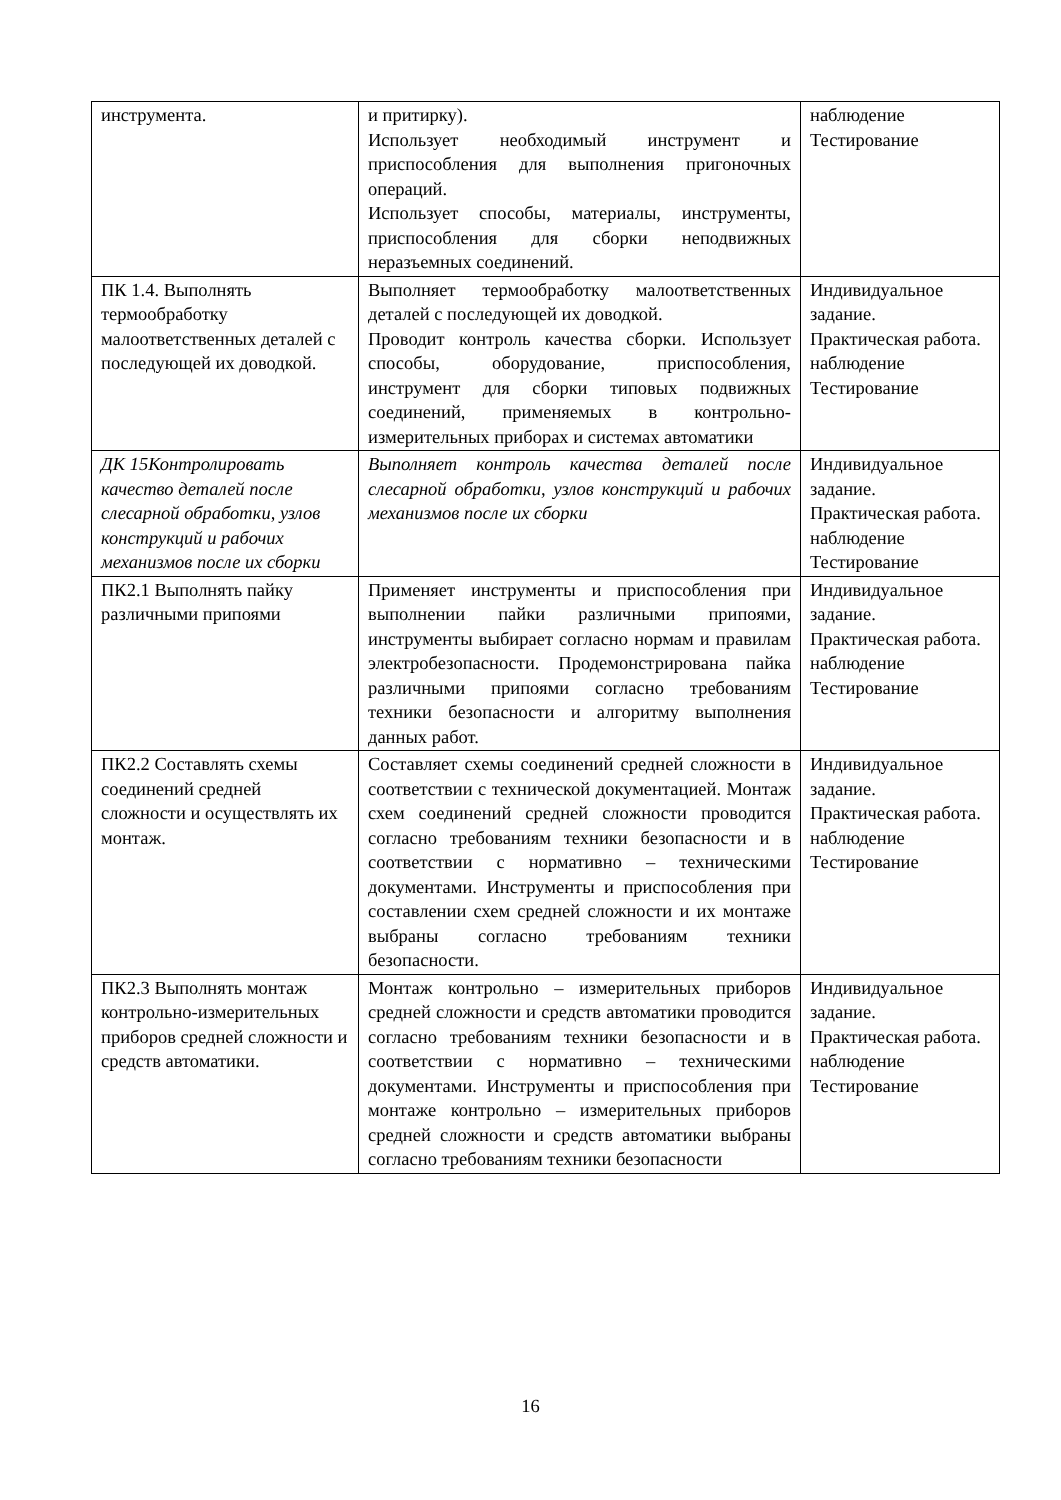| инструмента. | и притирку). Использует необходимый инструмент и приспособления для выполнения пригоночных операций. Использует способы, материалы, инструменты, приспособления для сборки неподвижных неразъемных соединений. | наблюдение Тестирование |
| ПК 1.4. Выполнять термообработку малоответственных деталей с последующей их доводкой. | Выполняет термообработку малоответственных деталей с последующей их доводкой. Проводит контроль качества сборки. Использует способы, оборудование, приспособления, инструмент для сборки типовых подвижных соединений, применяемых в контрольно-измерительных приборах и системах автоматики | Индивидуальное задание. Практическая работа. наблюдение Тестирование |
| ДК 15Контролировать качество деталей после слесарной обработки, узлов конструкций и рабочих механизмов после их сборки | Выполняет контроль качества деталей после слесарной обработки, узлов конструкций и рабочих механизмов после их сборки | Индивидуальное задание. Практическая работа. наблюдение Тестирование |
| ПК2.1 Выполнять пайку различными припоями | Применяет инструменты и приспособления при выполнении пайки различными припоями, инструменты выбирает согласно нормам и правилам электробезопасности. Продемонстрирована пайка различными припоями согласно требованиям техники безопасности и алгоритму выполнения данных работ. | Индивидуальное задание. Практическая работа. наблюдение Тестирование |
| ПК2.2 Составлять схемы соединений средней сложности и осуществлять их монтаж. | Составляет схемы соединений средней сложности в соответствии с технической документацией. Монтаж схем соединений средней сложности проводится согласно требованиям техники безопасности и в соответствии с нормативно – техническими документами. Инструменты и приспособления при составлении схем средней сложности и их монтаже выбраны согласно требованиям техники безопасности. | Индивидуальное задание. Практическая работа. наблюдение Тестирование |
| ПК2.3 Выполнять монтаж контрольно-измерительных приборов средней сложности и средств автоматики. | Монтаж контрольно – измерительных приборов средней сложности и средств автоматики проводится согласно требованиям техники безопасности и в соответствии с нормативно – техническими документами. Инструменты и приспособления при монтаже контрольно – измерительных приборов средней сложности и средств автоматики выбраны согласно требованиям техники безопасности | Индивидуальное задание. Практическая работа. наблюдение Тестирование |
16